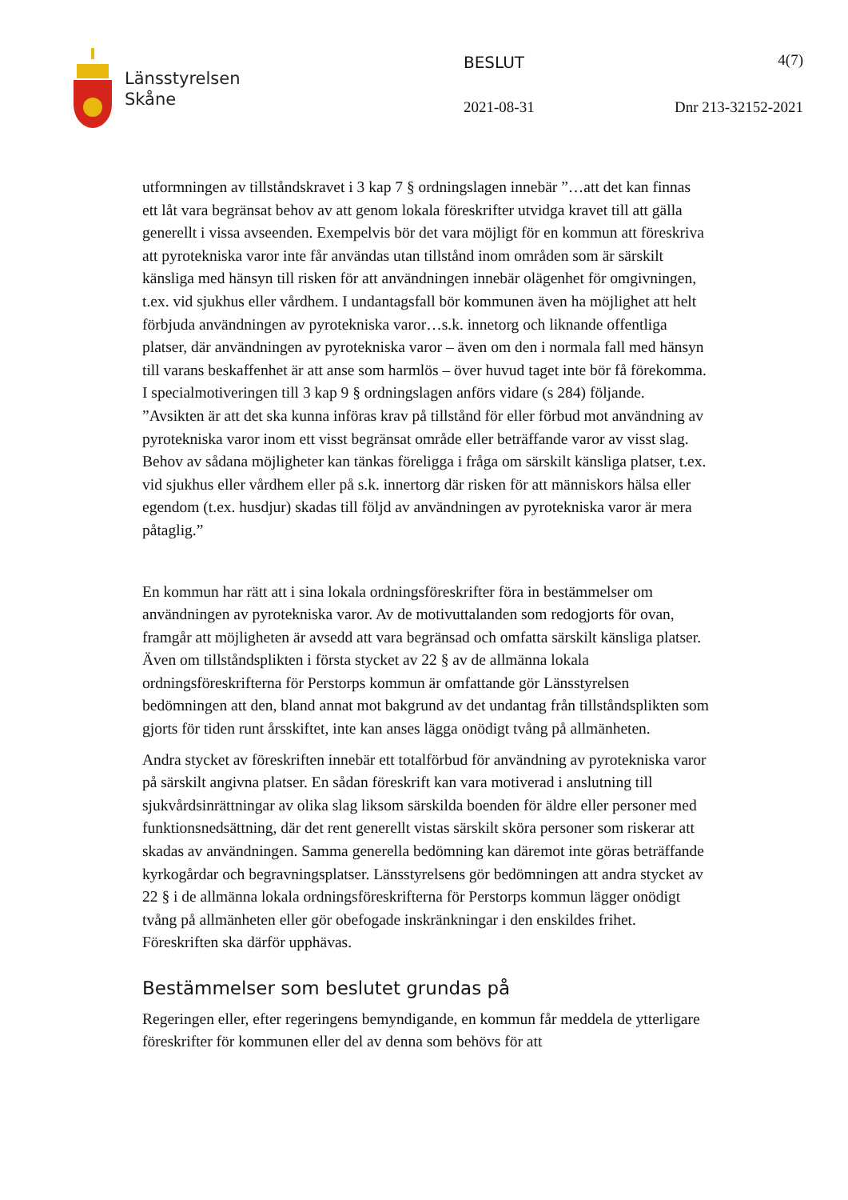Länsstyrelsen
Skåne
BESLUT 4(7)
2021-08-31 Dnr 213-32152-2021
utformningen av tillståndskravet i 3 kap 7 § ordningslagen innebär ”…att det kan finnas ett låt vara begränsat behov av att genom lokala föreskrifter utvidga kravet till att gälla generellt i vissa avseenden. Exempelvis bör det vara möjligt för en kommun att föreskriva att pyrotekniska varor inte får användas utan tillstånd inom områden som är särskilt känsliga med hänsyn till risken för att användningen innebär olägenhet för omgivningen, t.ex. vid sjukhus eller vårdhem. I undantagsfall bör kommunen även ha möjlighet att helt förbjuda användningen av pyrotekniska varor…s.k. innetorg och liknande offentliga platser, där användningen av pyrotekniska varor – även om den i normala fall med hänsyn till varans beskaffenhet är att anse som harmlös – över huvud taget inte bör få förekomma. I specialmotiveringen till 3 kap 9 § ordningslagen anförs vidare (s 284) följande. ”Avsikten är att det ska kunna införas krav på tillstånd för eller förbud mot användning av pyrotekniska varor inom ett visst begränsat område eller beträffande varor av visst slag. Behov av sådana möjligheter kan tänkas föreligga i fråga om särskilt känsliga platser, t.ex. vid sjukhus eller vårdhem eller på s.k. innertorg där risken för att människors hälsa eller egendom (t.ex. husdjur) skadas till följd av användningen av pyrotekniska varor är mera påtaglig.”
En kommun har rätt att i sina lokala ordningsföreskrifter föra in bestämmelser om användningen av pyrotekniska varor. Av de motivuttalanden som redogjorts för ovan, framgår att möjligheten är avsedd att vara begränsad och omfatta särskilt känsliga platser. Även om tillståndsplikten i första stycket av 22 § av de allmänna lokala ordningsföreskrifterna för Perstorps kommun är omfattande gör Länsstyrelsen bedömningen att den, bland annat mot bakgrund av det undantag från tillståndsplikten som gjorts för tiden runt årsskiftet, inte kan anses lägga onödigt tvång på allmänheten.
Andra stycket av föreskriften innebär ett totalförbud för användning av pyrotekniska varor på särskilt angivna platser. En sådan föreskrift kan vara motiverad i anslutning till sjukvårdsinrättningar av olika slag liksom särskilda boenden för äldre eller personer med funktionsnedsättning, där det rent generellt vistas särskilt sköra personer som riskerar att skadas av användningen. Samma generella bedömning kan däremot inte göras beträffande kyrkogårdar och begravningsplatser. Länsstyrelsens gör bedömningen att andra stycket av 22 § i de allmänna lokala ordningsföreskrifterna för Perstorps kommun lägger onödigt tvång på allmänheten eller gör obefogade inskränkningar i den enskildes frihet. Föreskriften ska därför upphävas.
Bestämmelser som beslutet grundas på
Regeringen eller, efter regeringens bemyndigande, en kommun får meddela de ytterligare föreskrifter för kommunen eller del av denna som behövs för att